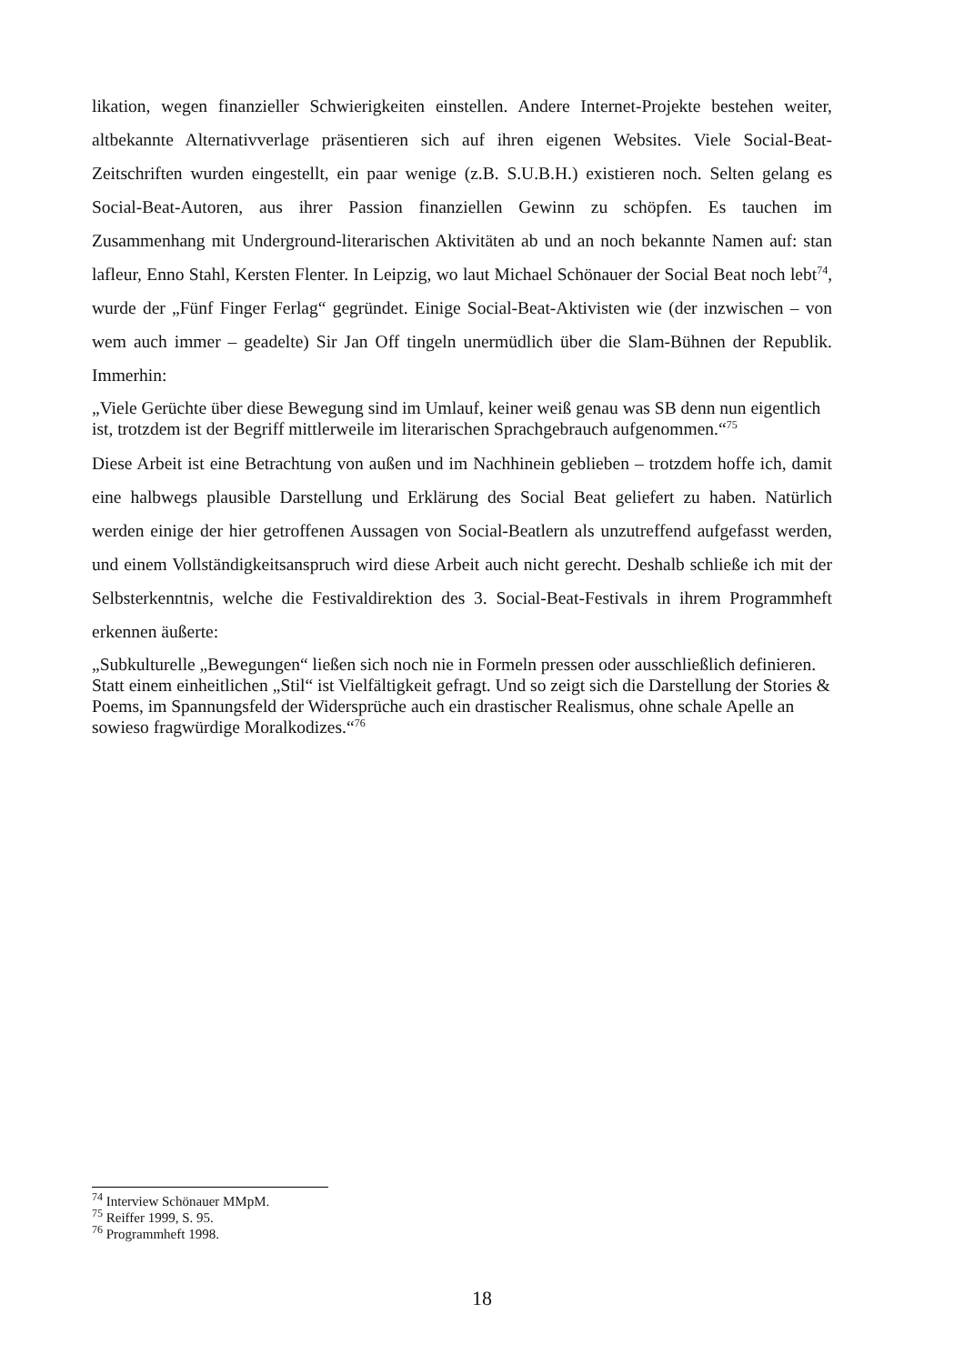likation, wegen finanzieller Schwierigkeiten einstellen. Andere Internet-Projekte bestehen weiter, altbekannte Alternativverlage präsentieren sich auf ihren eigenen Websites. Viele Social-Beat-Zeitschriften wurden eingestellt, ein paar wenige (z.B. S.U.B.H.) existieren noch. Selten gelang es Social-Beat-Autoren, aus ihrer Passion finanziellen Gewinn zu schöpfen. Es tauchen im Zusammenhang mit Underground-literarischen Aktivitäten ab und an noch bekannte Namen auf: stan lafleur, Enno Stahl, Kersten Flenter. In Leipzig, wo laut Michael Schönauer der Social Beat noch lebt<sup>74</sup>, wurde der „Fünf Finger Ferlag“ gegründet. Einige Social-Beat-Aktivisten wie (der inzwischen – von wem auch immer – geadelte) Sir Jan Off tingeln unermüdlich über die Slam-Bühnen der Republik. Immerhin:
„Viele Gerüchte über diese Bewegung sind im Umlauf, keiner weiß genau was SB denn nun eigentlich ist, trotzdem ist der Begriff mittlerweile im literarischen Sprachgebrauch aufgenommen.“<sup>75</sup>
Diese Arbeit ist eine Betrachtung von außen und im Nachhinein geblieben – trotzdem hoffe ich, damit eine halbwegs plausible Darstellung und Erklärung des Social Beat geliefert zu haben. Natürlich werden einige der hier getroffenen Aussagen von Social-Beatlern als unzutreffend aufgefasst werden, und einem Vollständigkeitsanspruch wird diese Arbeit auch nicht gerecht. Deshalb schließe ich mit der Selbsterkenntnis, welche die Festivaldirektion des 3. Social-Beat-Festivals in ihrem Programmheft erkennen äußerte:
„Subkulturelle „Bewegungen“ ließen sich noch nie in Formeln pressen oder ausschließlich definieren. Statt einem einheitlichen „Stil“ ist Vielfältigkeit gefragt. Und so zeigt sich die Darstellung der Stories & Poems, im Spannungsfeld der Widersprüche auch ein drastischer Realismus, ohne schale Apelle an sowieso fragwürdige Moralkodizes.“<sup>76</sup>
<sup>74</sup> Interview Schönauer MMpM.
<sup>75</sup> Reiffer 1999, S. 95.
<sup>76</sup> Programmheft 1998.
18